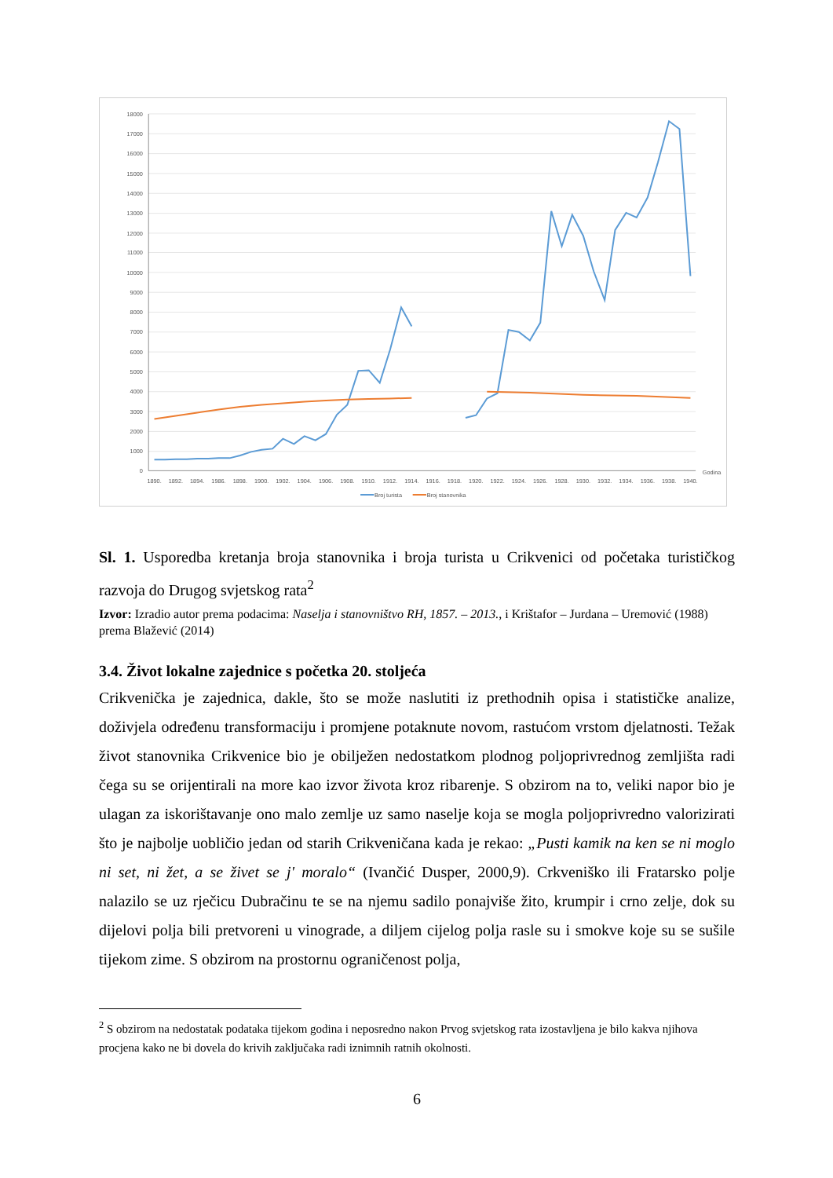18000
17000
16000
15000
14000
13000
12000
11000
10000
9000
8000
7000
6000
5000
4000
3000
2000
1000
0
1890.
1892.
1894.
1986.
1898.
1900.
1902.
1904.
1906.
1908.
1910.
1912.
1914.
1916.
1918.
1920.
1922.
1924.
1926.
1928.
1930.
1932.
1934.
1936.
1938.
1940.
Godina
Broj turista
Broj stanovnika
Sl. 1. Usporedba kretanja broja stanovnika i broja turista u Crikvenici od početaka turističkog razvoja do Drugog svjetskog rata<sup>2</sup>
Izvor: Izradio autor prema podacima: Naselja i stanovništvo RH, 1857. – 2013., i Krištafor – Jurdana – Uremović (1988) prema Blažević (2014)
3.4. Život lokalne zajednice s početka 20. stoljeća
Crikvenička je zajednica, dakle, što se može naslutiti iz prethodnih opisa i statističke analize, doživjela određenu transformaciju i promjene potaknute novom, rastućom vrstom djelatnosti. Težak život stanovnika Crikvenice bio je obilježen nedostatkom plodnog poljoprivrednog zemljišta radi čega su se orijentirali na more kao izvor života kroz ribarenje. S obzirom na to, veliki napor bio je ulagan za iskorištavanje ono malo zemlje uz samo naselje koja se mogla poljoprivredno valorizirati što je najbolje uobličio jedan od starih Crikveničana kada je rekao: „Pusti kamik na ken se ni moglo ni set, ni žet, a se živet se j' moralo“ (Ivančić Dusper, 2000,9). Crkveniško ili Fratarsko polje nalazilo se uz rječicu Dubračinu te se na njemu sadilo ponajviše žito, krumpir i crno zelje, dok su dijelovi polja bili pretvoreni u vinograde, a diljem cijelog polja rasle su i smokve koje su se sušile tijekom zime. S obzirom na prostornu ograničenost polja,
<sup>2</sup> S obzirom na nedostatak podataka tijekom godina i neposredno nakon Prvog svjetskog rata izostavljena je bilo kakva njihova procjena kako ne bi dovela do krivih zaključaka radi iznimnih ratnih okolnosti.
6